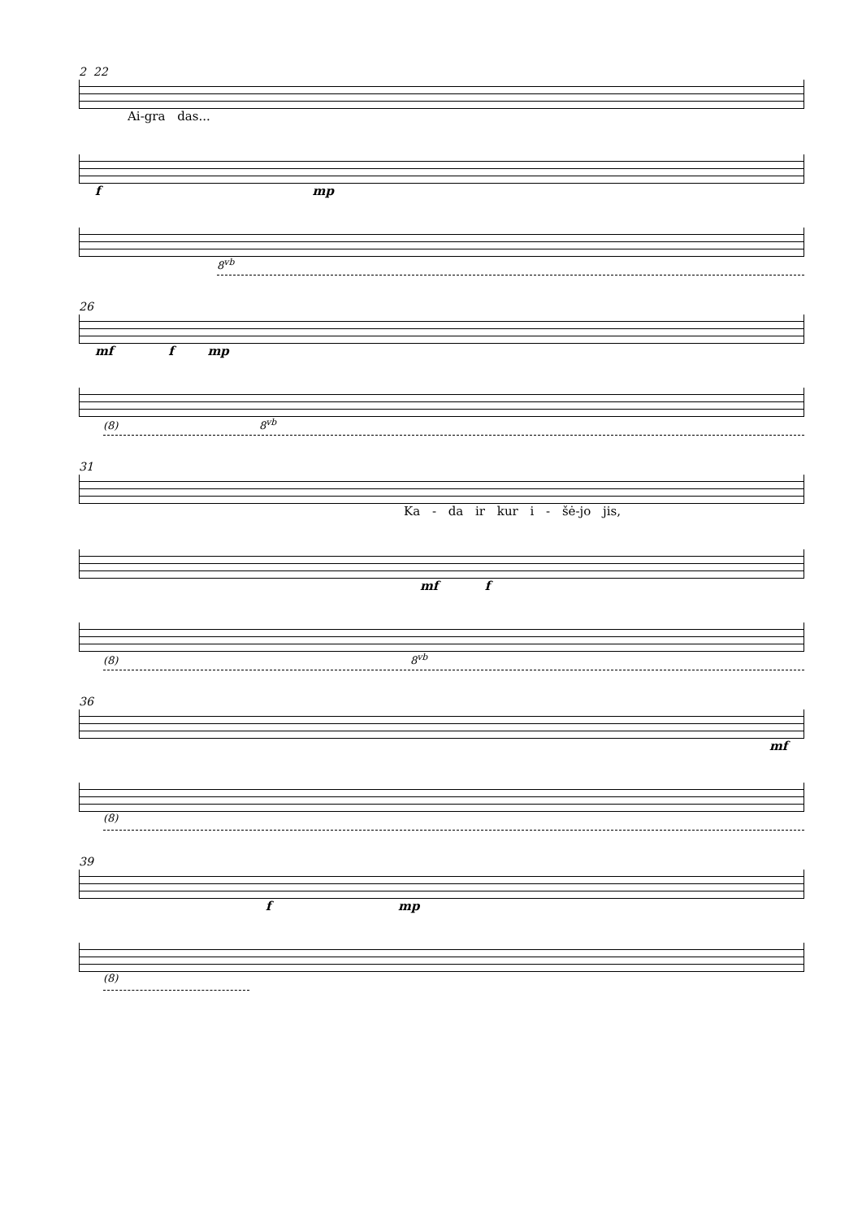2 22
Ai-gra das...
f mp
8<sup>vb</sup>
26
mf f mp
(8) 8<sup>vb</sup>
31
Ka - da ir kur i - šė-jo jis,
mf f
(8) 8<sup>vb</sup>
36
mf
(8)
39
f mp
(8)